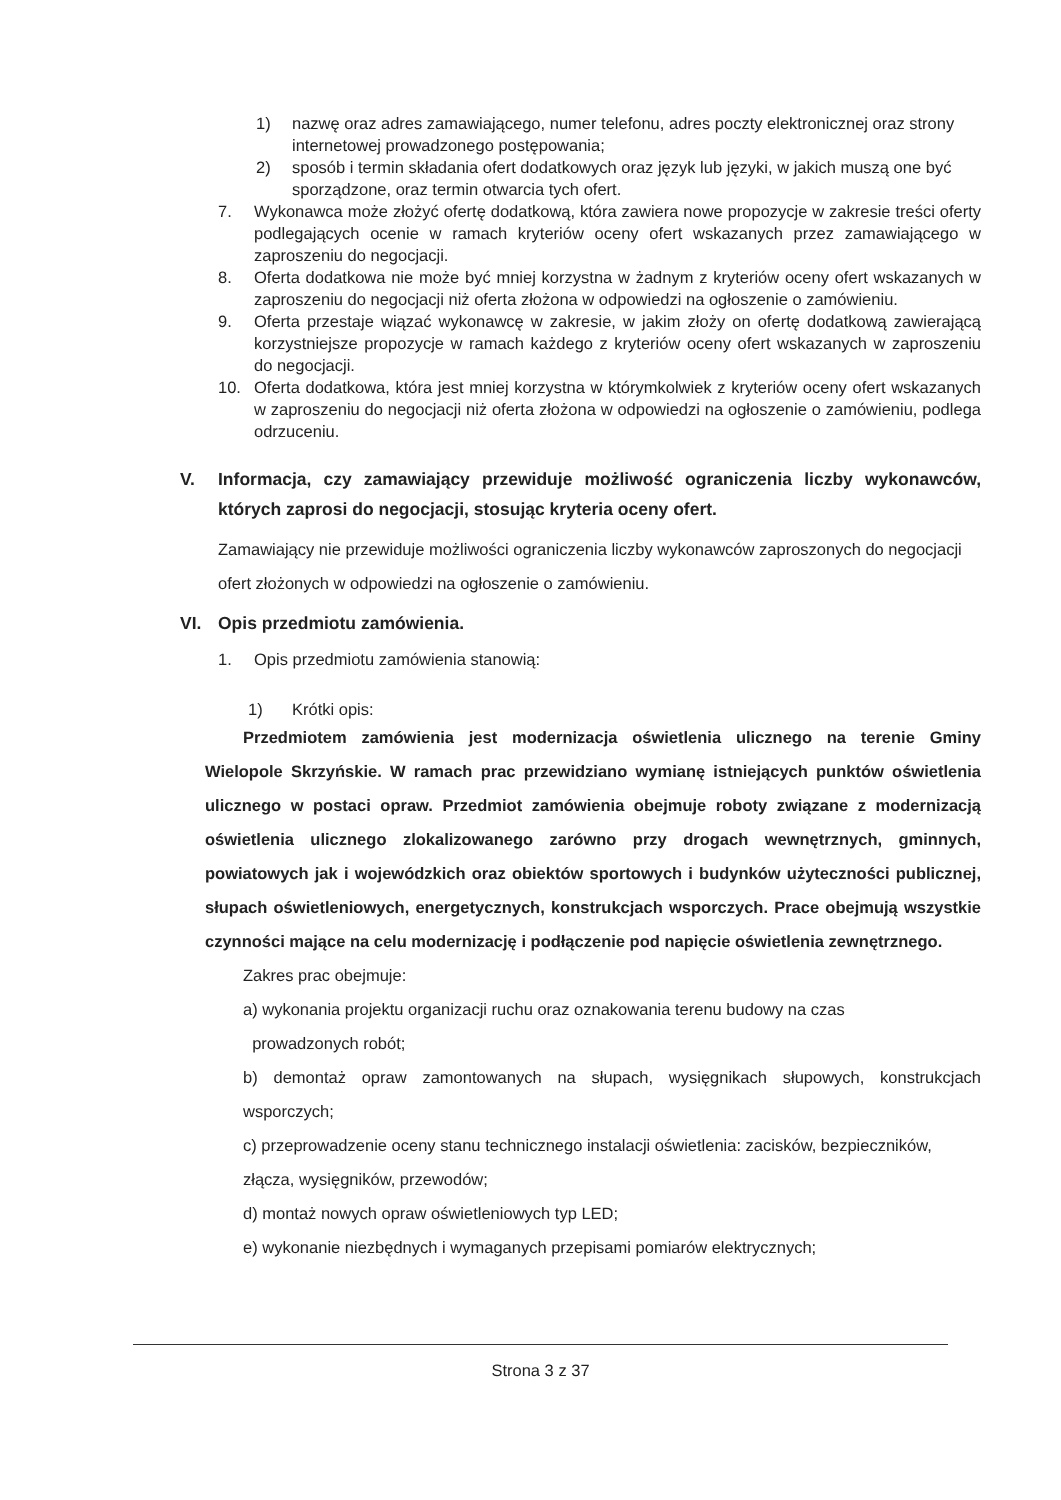1) nazwę oraz adres zamawiającego, numer telefonu, adres poczty elektronicznej oraz strony internetowej prowadzonego postępowania;
2) sposób i termin składania ofert dodatkowych oraz język lub języki, w jakich muszą one być sporządzone, oraz termin otwarcia tych ofert.
7. Wykonawca może złożyć ofertę dodatkową, która zawiera nowe propozycje w zakresie treści oferty podlegających ocenie w ramach kryteriów oceny ofert wskazanych przez zamawiającego w zaproszeniu do negocjacji.
8. Oferta dodatkowa nie może być mniej korzystna w żadnym z kryteriów oceny ofert wskazanych w zaproszeniu do negocjacji niż oferta złożona w odpowiedzi na ogłoszenie o zamówieniu.
9. Oferta przestaje wiązać wykonawcę w zakresie, w jakim złoży on ofertę dodatkową zawierającą korzystniejsze propozycje w ramach każdego z kryteriów oceny ofert wskazanych w zaproszeniu do negocjacji.
10. Oferta dodatkowa, która jest mniej korzystna w którymkolwiek z kryteriów oceny ofert wskazanych w zaproszeniu do negocjacji niż oferta złożona w odpowiedzi na ogłoszenie o zamówieniu, podlega odrzuceniu.
V. Informacja, czy zamawiający przewiduje możliwość ograniczenia liczby wykonawców, których zaprosi do negocjacji, stosując kryteria oceny ofert.
Zamawiający nie przewiduje możliwości ograniczenia liczby wykonawców zaproszonych do negocjacji ofert złożonych w odpowiedzi na ogłoszenie o zamówieniu.
VI. Opis przedmiotu zamówienia.
1. Opis przedmiotu zamówienia stanowią:
1) Krótki opis:
Przedmiotem zamówienia jest modernizacja oświetlenia ulicznego na terenie Gminy Wielopole Skrzyńskie. W ramach prac przewidziano wymianę istniejących punktów oświetlenia ulicznego w postaci opraw. Przedmiot zamówienia obejmuje roboty związane z modernizacją oświetlenia ulicznego zlokalizowanego zarówno przy drogach wewnętrznych, gminnych, powiatowych jak i wojewódzkich oraz obiektów sportowych i budynków użyteczności publicznej, słupach oświetleniowych, energetycznych, konstrukcjach wsporczych. Prace obejmują wszystkie czynności mające na celu modernizację i podłączenie pod napięcie oświetlenia zewnętrznego.
Zakres prac obejmuje:
a) wykonania projektu organizacji ruchu oraz oznakowania terenu budowy na czas
prowadzonych robót;
b) demontaż opraw zamontowanych na słupach, wysięgnikach słupowych, konstrukcjach wsporczych;
c) przeprowadzenie oceny stanu technicznego instalacji oświetlenia: zacisków, bezpieczników, złącza, wysięgników, przewodów;
d) montaż nowych opraw oświetleniowych typ LED;
e) wykonanie niezbędnych i wymaganych przepisami pomiarów elektrycznych;
Strona 3 z 37